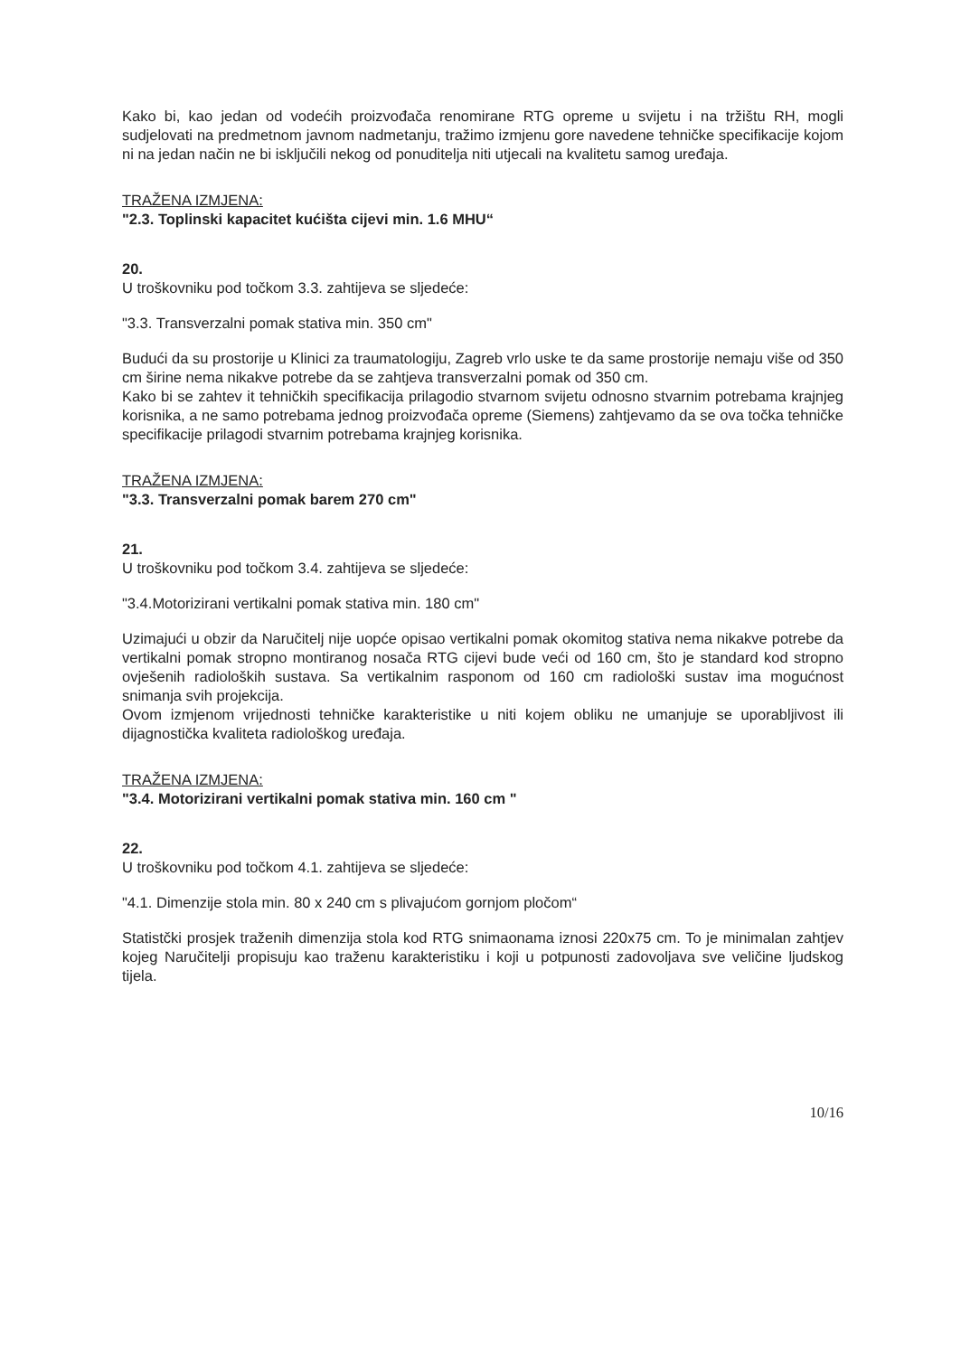Kako bi, kao jedan od vodećih proizvođača renomirane RTG opreme u svijetu i na tržištu RH, mogli sudjelovati na predmetnom javnom nadmetanju, tražimo izmjenu gore navedene tehničke specifikacije kojom ni na jedan način ne bi isključili nekog od ponuditelja niti utjecali na kvalitetu samog uređaja.
TRAŽENA IZMJENA:
"2.3. Toplinski kapacitet kućišta cijevi min. 1.6 MHU“
20.
U troškovniku pod točkom 3.3. zahtijeva se sljedeće:
"3.3. Transverzalni pomak stativa min. 350 cm"
Budući da su prostorije u Klinici za traumatologiju, Zagreb vrlo uske te da same prostorije nemaju više od 350 cm širine nema nikakve potrebe da se zahtjeva transverzalni pomak od 350 cm.
Kako bi se zahtev it tehničkih specifikacija prilagodio stvarnom svijetu odnosno stvarnim potrebama krajnjeg korisnika, a ne samo potrebama jednog proizvođača opreme (Siemens) zahtjevamo da se ova točka tehničke specifikacije prilagodi stvarnim potrebama krajnjeg korisnika.
TRAŽENA IZMJENA:
"3.3. Transverzalni pomak barem 270 cm"
21.
U troškovniku pod točkom 3.4. zahtijeva se sljedeće:
"3.4.Motorizirani vertikalni pomak stativa min. 180 cm"
Uzimajući u obzir da Naručitelj nije uopće opisao vertikalni pomak okomitog stativa nema nikakve potrebe da vertikalni pomak stropno montiranog nosača RTG cijevi bude veći od 160 cm, što je standard kod stropno ovješenih radioloških sustava. Sa vertikalnim rasponom od 160 cm radiološki sustav ima mogućnost snimanja svih projekcija.
Ovom izmjenom vrijednosti tehničke karakteristike u niti kojem obliku ne umanjuje se uporabljivost ili dijagnostička kvaliteta radiološkog uređaja.
TRAŽENA IZMJENA:
"3.4. Motorizirani vertikalni pomak stativa min. 160 cm "
22.
U troškovniku pod točkom 4.1. zahtijeva se sljedeće:
"4.1. Dimenzije stola min. 80 x 240 cm s plivajućom gornjom pločom“
Statistčki prosjek traženih dimenzija stola kod RTG snimaonama iznosi 220x75 cm. To je minimalan zahtjev kojeg Naručitelji propisuju kao traženu karakteristiku i koji u potpunosti zadovoljava sve veličine ljudskog tijela.
10/16